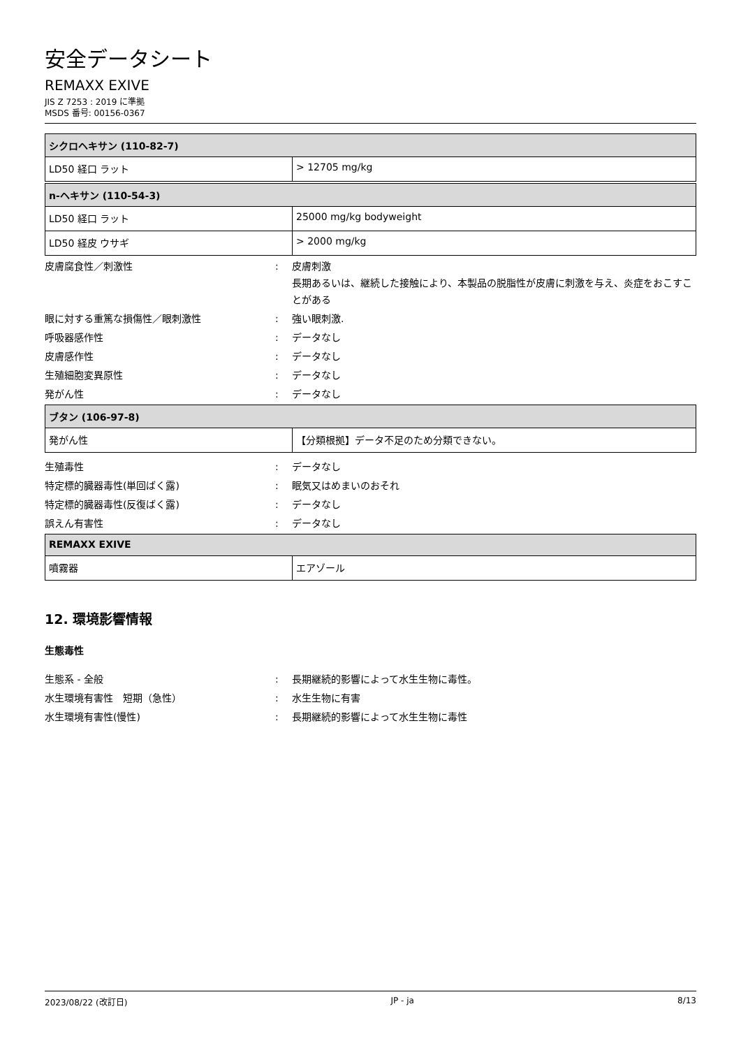安全データシート
REMAXX EXIVE
JIS Z 7253 : 2019 に準拠
MSDS 番号: 00156-0367
| シクロヘキサン (110-82-7) | |
| --- | --- |
| LD50 経口 ラット | > 12705 mg/kg |
| n-ヘキサン (110-54-3) | |
| --- | --- |
| LD50 経口 ラット | 25000 mg/kg bodyweight |
| LD50 経皮 ウサギ | > 2000 mg/kg |
皮膚腐食性／刺激性 : 皮膚刺激
長期あるいは、継続した接触により、本製品の脱脂性が皮膚に刺激を与え、炎症をおこすことがある
眼に対する重篤な損傷性／眼刺激性 : 強い眼刺激.
呼吸器感作性 : データなし
皮膚感作性 : データなし
生殖細胞変異原性 : データなし
発がん性 : データなし
| ブタン (106-97-8) | |
| --- | --- |
| 発がん性 | 【分類根拠】データ不足のため分類できない。 |
生殖毒性 : データなし
特定標的臓器毒性(単回ばく露) : 眠気又はめまいのおそれ
特定標的臓器毒性(反復ばく露) : データなし
誤えん有害性 : データなし
| REMAXX EXIVE | |
| --- | --- |
| 噴霧器 | エアゾール |
12. 環境影響情報
生態毒性
生態系 - 全般 : 長期継続的影響によって水生生物に毒性。
水生環境有害性　短期（急性） : 水生生物に有害
水生環境有害性(慢性) : 長期継続的影響によって水生生物に毒性
2023/08/22 (改訂日) JP - ja 8/13